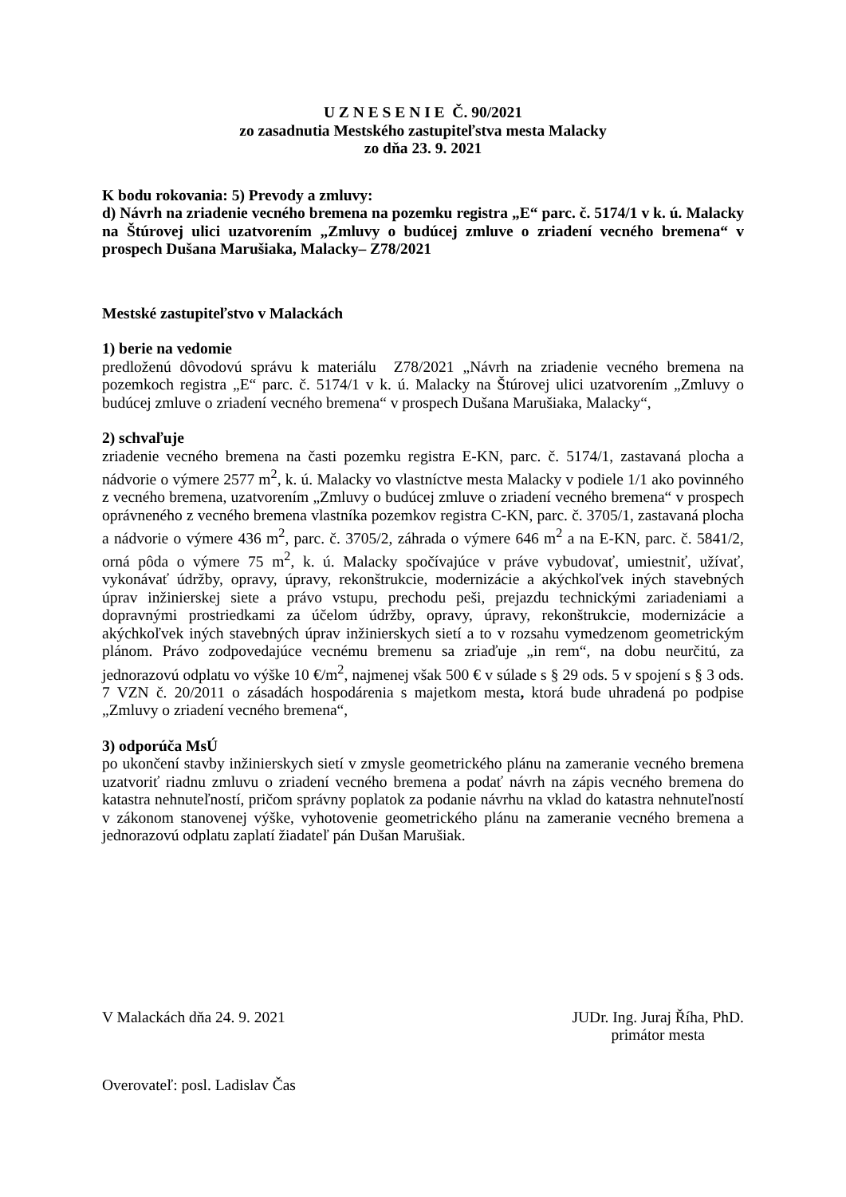U Z N E S E N I E Č. 90/2021
zo zasadnutia Mestského zastupiteľstva mesta Malacky
zo dňa 23. 9. 2021
K bodu rokovania: 5) Prevody a zmluvy:
d) Návrh na zriadenie vecného bremena na pozemku registra „E“ parc. č. 5174/1 v k. ú. Malacky na Štúrovej ulici uzatvorením „Zmluvy o budúcej zmluve o zriadení vecného bremena“ v prospech Dušana Marušiaka, Malacky– Z78/2021
Mestské zastupiteľstvo v Malackách
1) berie na vedomie
predloženú dôvodovú správu k materiálu Z78/2021 „Návrh na zriadenie vecného bremena na pozemkoch registra „E“ parc. č. 5174/1 v k. ú. Malacky na Štúrovej ulici uzatvorením „Zmluvy o budúcej zmluve o zriadení vecného bremena“ v prospech Dušana Marušiaka, Malacky“,
2) schvaľuje
zriadenie vecného bremena na časti pozemku registra E-KN, parc. č. 5174/1, zastavaná plocha a nádvorie o výmere 2577 m<sup>2</sup>, k. ú. Malacky vo vlastníctve mesta Malacky v podiele 1/1 ako povinného z vecného bremena, uzatvorením „Zmluvy o budúcej zmluve o zriadení vecného bremena“ v prospech oprávneného z vecného bremena vlastníka pozemkov registra C-KN, parc. č. 3705/1, zastavaná plocha a nádvorie o výmere 436 m<sup>2</sup>, parc. č. 3705/2, záhrada o výmere 646 m<sup>2</sup> a na E-KN, parc. č. 5841/2, orná pôda o výmere 75 m<sup>2</sup>, k. ú. Malacky spočívajúce v práve vybudovať, umiestniť, užívať, vykonávať údržby, opravy, úpravy, rekonštrukcie, modernizácie a akýchkoľvek iných stavebných úprav inžinierskej siete a právo vstupu, prechodu peši, prejazdu technickými zariadeniami a dopravnými prostriedkami za účelom údržby, opravy, úpravy, rekonštrukcie, modernizácie a akýchkoľvek iných stavebných úprav inžinierskych sietí a to v rozsahu vymedzenom geometrickým plánom. Právo zodpovedajúce vecnému bremenu sa zriaďuje „in rem“, na dobu neurčitú, za jednorazovú odplatu vo výške 10 €/m<sup>2</sup>, najmenej však 500 € v súlade s § 29 ods. 5 v spojení s § 3 ods. 7 VZN č. 20/2011 o zásadách hospodárenia s majetkom mesta, ktorá bude uhradená po podpise „Zmluvy o zriadení vecného bremena“,
3) odporúča MsÚ
po ukončení stavby inžinierskych sietí v zmysle geometrického plánu na zameranie vecného bremena uzatvoriť riadnu zmluvu o zriadení vecného bremena a podať návrh na zápis vecného bremena do katastra nehnuteľností, pričom správny poplatok za podanie návrhu na vklad do katastra nehnuteľností v zákonom stanovenej výške, vyhotovenie geometrického plánu na zameranie vecného bremena a jednorazovú odplatu zaplatí žiadateľ pán Dušan Marušiak.
V Malackách dňa 24. 9. 2021 JUDr. Ing. Juraj Říha, PhD.
primátor mesta
Overovateľ: posl. Ladislav Čas